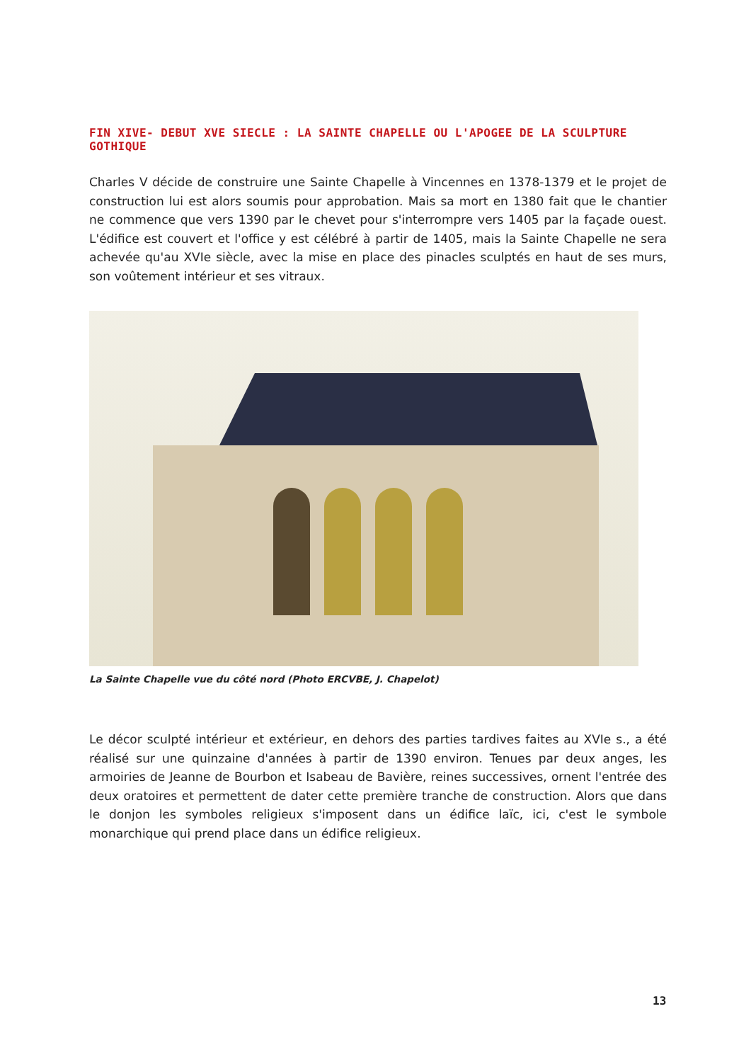FIN XIVE- DEBUT XVE SIECLE : LA SAINTE CHAPELLE OU L'APOGEE DE LA SCULPTURE GOTHIQUE
Charles V décide de construire une Sainte Chapelle à Vincennes en 1378-1379 et le projet de construction lui est alors soumis pour approbation. Mais sa mort en 1380 fait que le chantier ne commence que vers 1390 par le chevet pour s'interrompre vers 1405 par la façade ouest. L'édifice est couvert et l'office y est célébré à partir de 1405, mais la Sainte Chapelle ne sera achevée qu'au XVIe siècle, avec la mise en place des pinacles sculptés en haut de ses murs, son voûtement intérieur et ses vitraux.
La Sainte Chapelle vue du côté nord (Photo ERCVBE, J. Chapelot)
Le décor sculpté intérieur et extérieur, en dehors des parties tardives faites au XVIe s., a été réalisé sur une quinzaine d'années à partir de 1390 environ. Tenues par deux anges, les armoiries de Jeanne de Bourbon et Isabeau de Bavière, reines successives, ornent l'entrée des deux oratoires et permettent de dater cette première tranche de construction. Alors que dans le donjon les symboles religieux s'imposent dans un édifice laïc, ici, c'est le symbole monarchique qui prend place dans un édifice religieux.
13